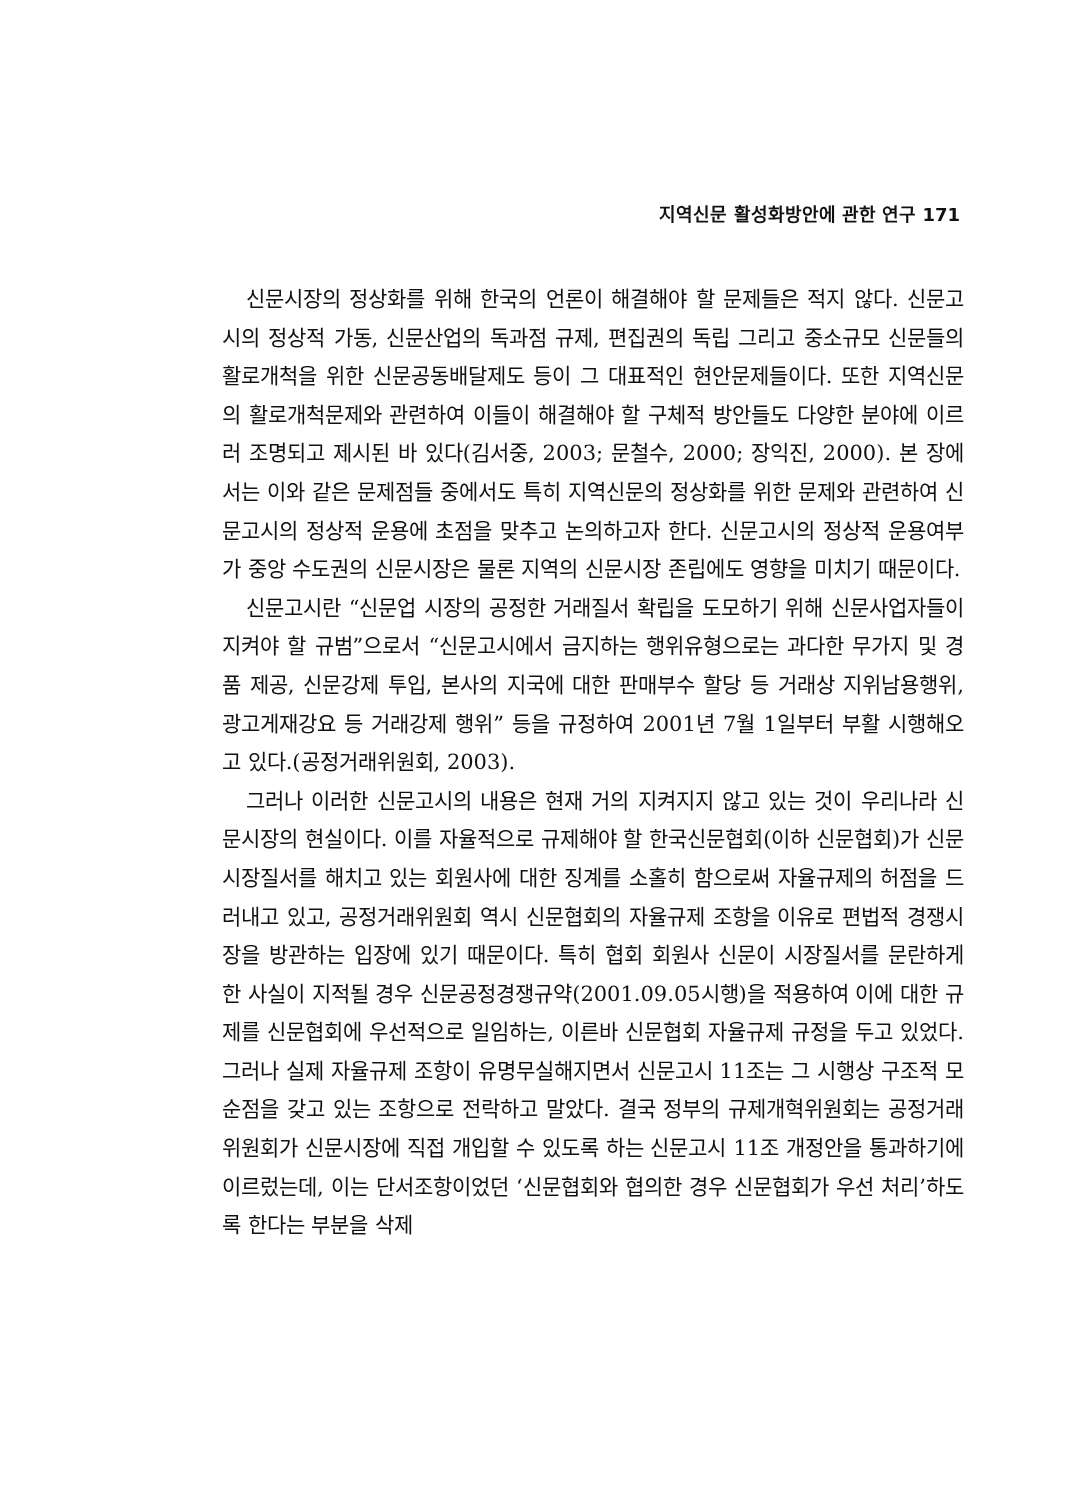지역신문 활성화방안에 관한 연구 171
신문시장의 정상화를 위해 한국의 언론이 해결해야 할 문제들은 적지 않다. 신문고시의 정상적 가동, 신문산업의 독과점 규제, 편집권의 독립 그리고 중소규모 신문들의 활로개척을 위한 신문공동배달제도 등이 그 대표적인 현안문제들이다. 또한 지역신문의 활로개척문제와 관련하여 이들이 해결해야 할 구체적 방안들도 다양한 분야에 이르러 조명되고 제시된 바 있다(김서중, 2003; 문철수, 2000; 장익진, 2000). 본 장에서는 이와 같은 문제점들 중에서도 특히 지역신문의 정상화를 위한 문제와 관련하여 신문고시의 정상적 운용에 초점을 맞추고 논의하고자 한다. 신문고시의 정상적 운용여부가 중앙 수도권의 신문시장은 물론 지역의 신문시장 존립에도 영향을 미치기 때문이다.
신문고시란 “신문업 시장의 공정한 거래질서 확립을 도모하기 위해 신문사업자들이 지켜야 할 규범”으로서 “신문고시에서 금지하는 행위유형으로는 과다한 무가지 및 경품 제공, 신문강제 투입, 본사의 지국에 대한 판매부수 할당 등 거래상 지위남용행위, 광고게재강요 등 거래강제 행위” 등을 규정하여 2001년 7월 1일부터 부활 시행해오고 있다.(공정거래위원회, 2003).
그러나 이러한 신문고시의 내용은 현재 거의 지켜지지 않고 있는 것이 우리나라 신문시장의 현실이다. 이를 자율적으로 규제해야 할 한국신문협회(이하 신문협회)가 신문시장질서를 해치고 있는 회원사에 대한 징계를 소홀히 함으로써 자율규제의 허점을 드러내고 있고, 공정거래위원회 역시 신문협회의 자율규제 조항을 이유로 편법적 경쟁시장을 방관하는 입장에 있기 때문이다. 특히 협회 회원사 신문이 시장질서를 문란하게 한 사실이 지적될 경우 신문공정경쟁규약(2001.09.05시행)을 적용하여 이에 대한 규제를 신문협회에 우선적으로 일임하는, 이른바 신문협회 자율규제 규정을 두고 있었다. 그러나 실제 자율규제 조항이 유명무실해지면서 신문고시 11조는 그 시행상 구조적 모순점을 갖고 있는 조항으로 전락하고 말았다. 결국 정부의 규제개혁위원회는 공정거래위원회가 신문시장에 직접 개입할 수 있도록 하는 신문고시 11조 개정안을 통과하기에 이르렀는데, 이는 단서조항이었던 ‘신문협회와 협의한 경우 신문협회가 우선 처리’하도록 한다는 부분을 삭제